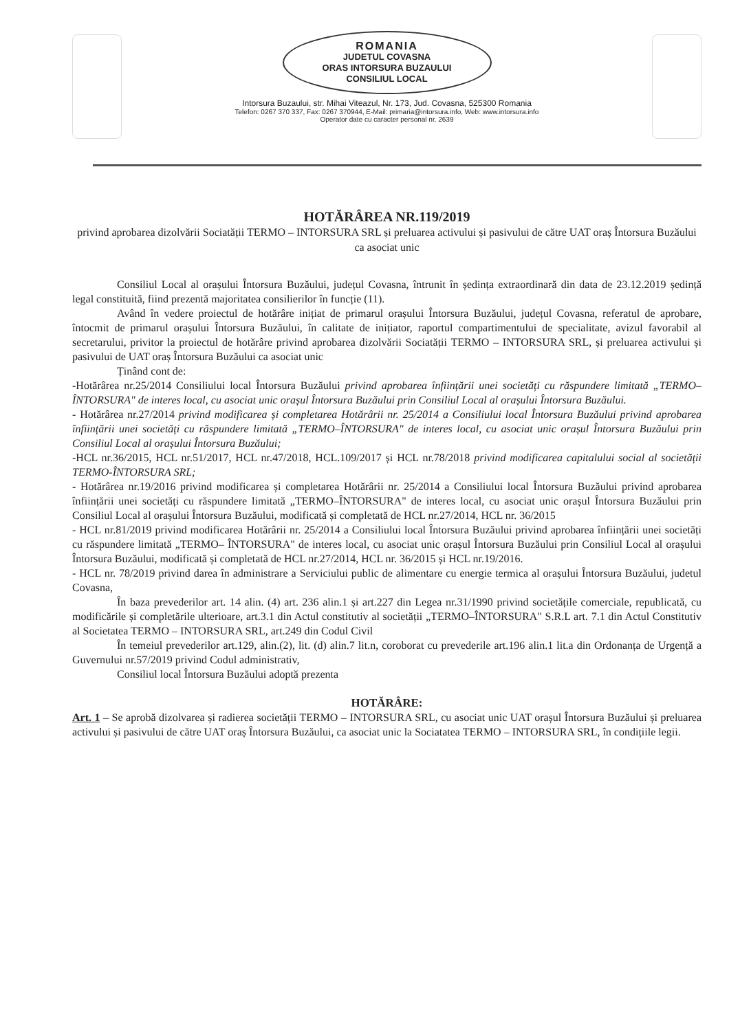ROMANIA
JUDETUL COVASNA
ORAS INTORSURA BUZAULUI
CONSILIUL LOCAL
Intorsura Buzaului, str. Mihai Viteazul, Nr. 173, Jud. Covasna, 525300 Romania
Telefon: 0267 370 337, Fax: 0267 370944, E-Mail: primaria@intorsura.info, Web: www.intorsura.info
Operator date cu caracter personal nr. 2639
HOTĂRÂREA NR.119/2019
privind aprobarea dizolvării Sociatății TERMO – INTORSURA SRL și preluarea activului și pasivului de către UAT oraș Întorsura Buzăului ca asociat unic
Consiliul Local al orașului Întorsura Buzăului, județul Covasna, întrunit în ședința extraordinară din data de 23.12.2019 ședință legal constituită, fiind prezentă majoritatea consilierilor în funcție (11).
Având în vedere proiectul de hotărâre inițiat de primarul orașului Întorsura Buzăului, județul Covasna, referatul de aprobare, întocmit de primarul orașului Întorsura Buzăului, în calitate de inițiator, raportul compartimentului de specialitate, avizul favorabil al secretarului, privitor la proiectul de hotărâre privind aprobarea dizolvării Sociatății TERMO – INTORSURA SRL, și preluarea activului și pasivului de UAT oraș Întorsura Buzăului ca asociat unic
Ținând cont de:
-Hotărârea nr.25/2014 Consiliului local Întorsura Buzăului privind aprobarea înființării unei societăți cu răspundere limitată „TERMO–ÎNTORSURA" de interes local, cu asociat unic orașul Întorsura Buzăului prin Consiliul Local al orașului Întorsura Buzăului.
- Hotărârea nr.27/2014 privind modificarea și completarea Hotărârii nr. 25/2014 a Consiliului local Întorsura Buzăului privind aprobarea înființării unei societăți cu răspundere limitată „TERMO–ÎNTORSURA" de interes local, cu asociat unic orașul Întorsura Buzăului prin Consiliul Local al orașului Întorsura Buzăului;
-HCL nr.36/2015, HCL nr.51/2017, HCL nr.47/2018, HCL.109/2017 și HCL nr.78/2018 privind modificarea capitalului social al societății TERMO-ÎNTORSURA SRL;
- Hotărârea nr.19/2016 privind modificarea și completarea Hotărârii nr. 25/2014 a Consiliului local Întorsura Buzăului privind aprobarea înființării unei societăți cu răspundere limitată „TERMO–ÎNTORSURA" de interes local, cu asociat unic orașul Întorsura Buzăului prin Consiliul Local al orașului Întorsura Buzăului, modificată și completată de HCL nr.27/2014, HCL nr. 36/2015
- HCL nr.81/2019 privind modificarea Hotărârii nr. 25/2014 a Consiliului local Întorsura Buzăului privind aprobarea înființării unei societăți cu răspundere limitată „TERMO– ÎNTORSURA" de interes local, cu asociat unic orașul Întorsura Buzăului prin Consiliul Local al orașului Întorsura Buzăului, modificată și completată de HCL nr.27/2014, HCL nr. 36/2015 și HCL nr.19/2016.
- HCL nr. 78/2019 privind darea în administrare a Serviciului public de alimentare cu energie termica al orașului Întorsura Buzăului, judetul Covasna,
În baza prevederilor art. 14 alin. (4) art. 236 alin.1 și art.227 din Legea nr.31/1990 privind societățile comerciale, republicată, cu modificările și completările ulterioare, art.3.1 din Actul constitutiv al societății „TERMO–ÎNTORSURA" S.R.L art. 7.1 din Actul Constitutiv al Societatea TERMO – INTORSURA SRL, art.249 din Codul Civil
În temeiul prevederilor art.129, alin.(2), lit. (d) alin.7 lit.n, coroborat cu prevederile art.196 alin.1 lit.a din Ordonanța de Urgență a Guvernului nr.57/2019 privind Codul administrativ,
Consiliul local Întorsura Buzăului adoptă prezenta
HOTĂRÂRE:
Art. 1 – Se aprobă dizolvarea și radierea societății TERMO – INTORSURA SRL, cu asociat unic UAT orașul Întorsura Buzăului și preluarea activului și pasivului de către UAT oraș Întorsura Buzăului, ca asociat unic la Sociatatea TERMO – INTORSURA SRL, în condițiile legii.